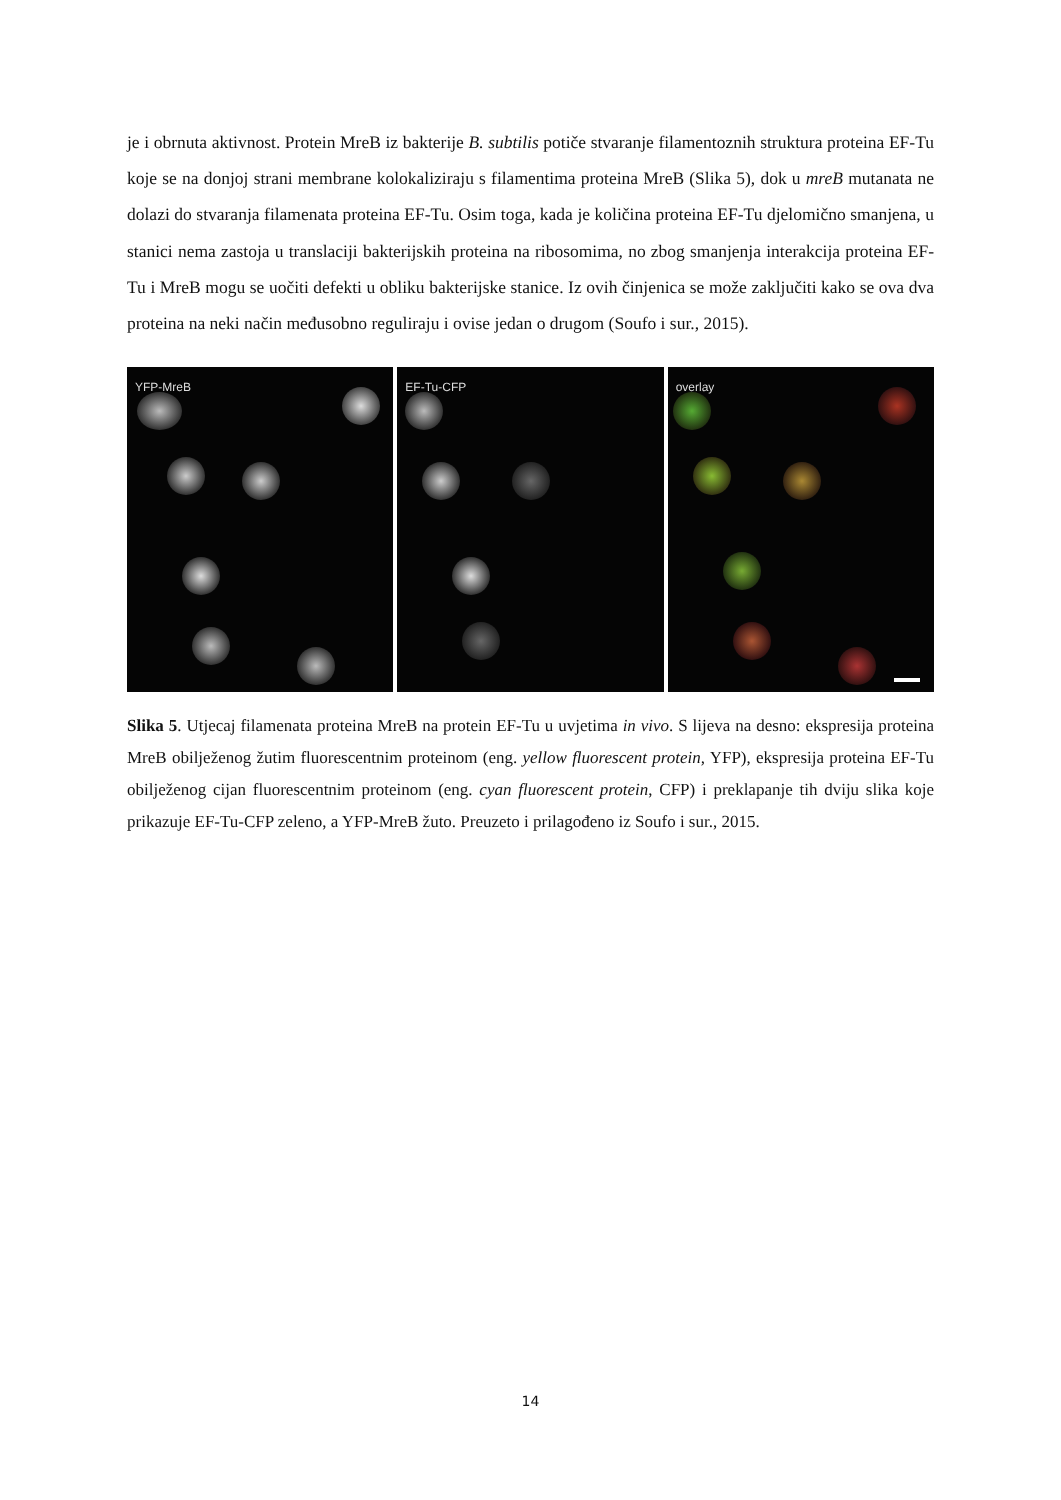je i obrnuta aktivnost. Protein MreB iz bakterije B. subtilis potiče stvaranje filamentoznih struktura proteina EF-Tu koje se na donjoj strani membrane kolokaliziraju s filamentima proteina MreB (Slika 5), dok u mreB mutanata ne dolazi do stvaranja filamenata proteina EF-Tu. Osim toga, kada je količina proteina EF-Tu djelomično smanjena, u stanici nema zastoja u translaciji bakterijskih proteina na ribosomima, no zbog smanjenja interakcija proteina EF-Tu i MreB mogu se uočiti defekti u obliku bakterijske stanice. Iz ovih činjenica se može zaključiti kako se ova dva proteina na neki način međusobno reguliraju i ovise jedan o drugom (Soufo i sur., 2015).
YFP-MreB EF-Tu-CFP overlay
Slika 5. Utjecaj filamenata proteina MreB na protein EF-Tu u uvjetima in vivo. S lijeva na desno: ekspresija proteina MreB obilježenog žutim fluorescentnim proteinom (eng. yellow fluorescent protein, YFP), ekspresija proteina EF-Tu obilježenog cijan fluorescentnim proteinom (eng. cyan fluorescent protein, CFP) i preklapanje tih dviju slika koje prikazuje EF-Tu-CFP zeleno, a YFP-MreB žuto. Preuzeto i prilagođeno iz Soufo i sur., 2015.
14